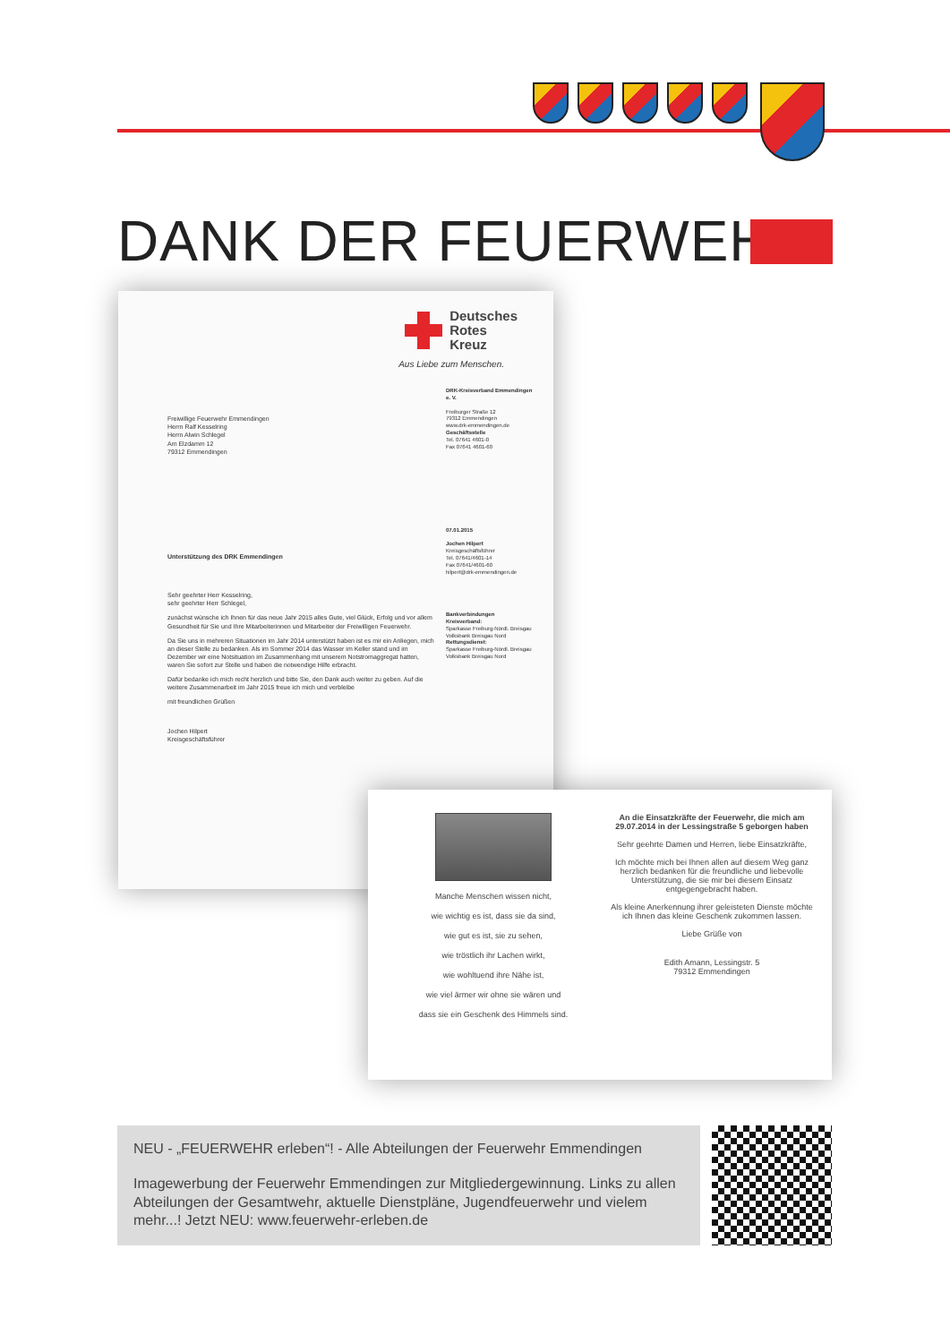DANK DER FEUERWEHR
Deutsches
Rotes
Kreuz
Aus Liebe zum Menschen.
Freiwillige Feuerwehr Emmendingen
Herrn Ralf Kesselring
Herrn Alwin Schlegel
Am Elzdamm 12
79312 Emmendingen
DRK-Kreisverband Emmendingen e. V.
Freiburger Straße 12
79312 Emmendingen
www.drk-emmendingen.de
Geschäftsstelle
Tel. 07641 4601-0
Fax 07641 4601-60
Unterstützung des DRK Emmendingen
07.01.2015
Jochen Hilpert
Kreisgeschäftsführer
Tel. 07641/4601-14
Fax 07641/4601-60
hilpert@drk-emmendingen.de
Sehr geehrter Herr Kesselring,
sehr geehrter Herr Schlegel,
zunächst wünsche ich Ihnen für das neue Jahr 2015 alles Gute, viel Glück, Erfolg und vor allem Gesundheit für Sie und Ihre Mitarbeiterinnen und Mitarbeiter der Freiwilligen Feuerwehr.
Da Sie uns in mehreren Situationen im Jahr 2014 unterstützt haben ist es mir ein Anliegen, mich an dieser Stelle zu bedanken. Als im Sommer 2014 das Wasser im Keller stand und im Dezember wir eine Notsituation im Zusammenhang mit unserem Notstromaggregat hatten, waren Sie sofort zur Stelle und haben die notwendige Hilfe erbracht.
Dafür bedanke ich mich recht herzlich und bitte Sie, den Dank auch weiter zu geben. Auf die weitere Zusammenarbeit im Jahr 2015 freue ich mich und verbleibe
mit freundlichen Grüßen
Jochen Hilpert
Kreisgeschäftsführer
Bankverbindungen
Kreisverband:
Sparkasse Freiburg-Nördl. Breisgau
Volksbank Breisgau Nord
Rettungsdienst:
Sparkasse Freiburg-Nördl. Breisgau
Volksbank Breisgau Nord
Manche Menschen wissen nicht,
wie wichtig es ist, dass sie da sind,
wie gut es ist, sie zu sehen,
wie tröstlich ihr Lachen wirkt,
wie wohltuend ihre Nähe ist,
wie viel ärmer wir ohne sie wären und
dass sie ein Geschenk des Himmels sind.
An die Einsatzkräfte der Feuerwehr, die mich am 29.07.2014 in der Lessingstraße 5 geborgen haben
Sehr geehrte Damen und Herren, liebe Einsatzkräfte,
Ich möchte mich bei Ihnen allen auf diesem Weg ganz herzlich bedanken für die freundliche und liebevolle Unterstützung, die sie mir bei diesem Einsatz entgegengebracht haben.
Als kleine Anerkennung ihrer geleisteten Dienste möchte ich Ihnen das kleine Geschenk zukommen lassen.
Liebe Grüße von
Edith Amann, Lessingstr. 5
79312 Emmendingen
NEU - „FEUERWEHR erleben“! - Alle Abteilungen der Feuerwehr Emmendingen
Imagewerbung der Feuerwehr Emmendingen zur Mitgliedergewinnung. Links zu allen Abteilungen der Gesamtwehr, aktuelle Dienstpläne, Jugendfeuerwehr und vielem mehr...! Jetzt NEU: www.feuerwehr-erleben.de